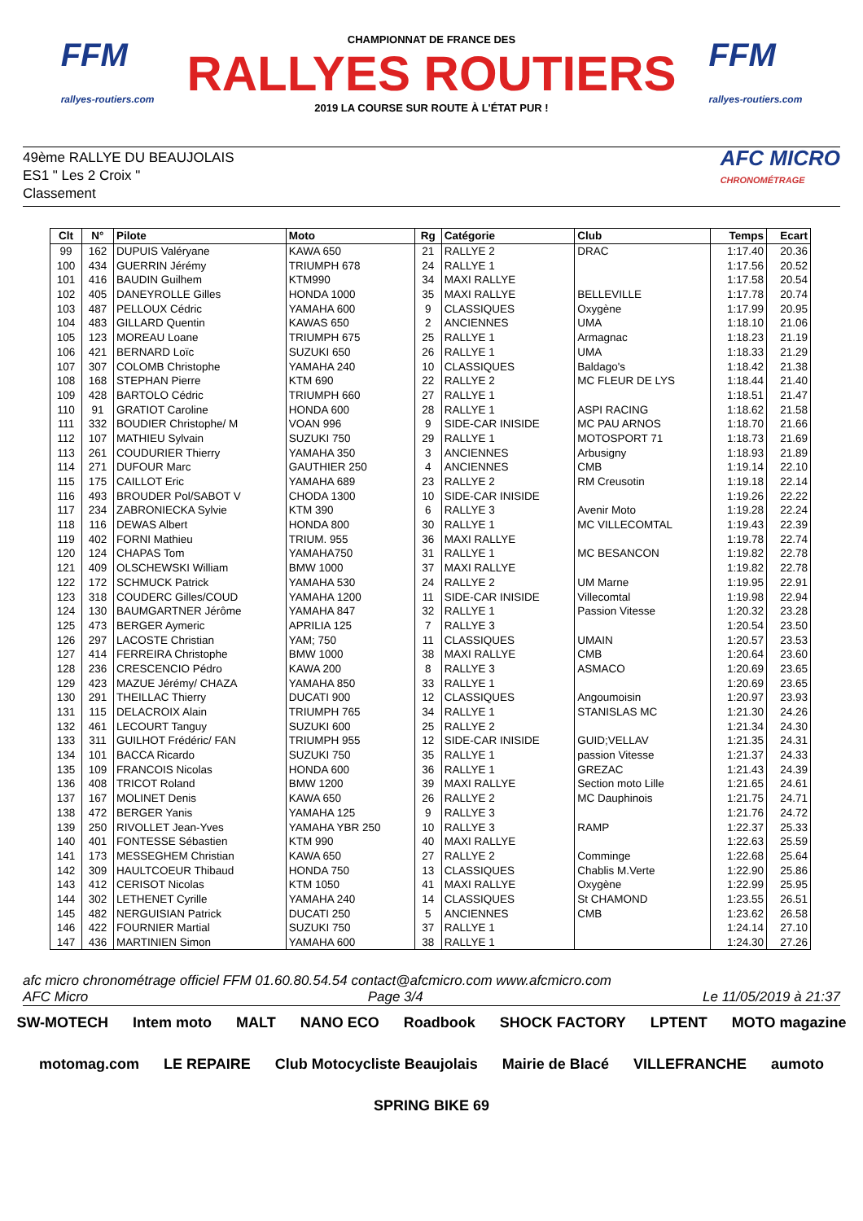FFM
rallyes-routiers.com
CHAMPIONNAT DE FRANCE DES
RALLYES ROUTIERS
2019 LA COURSE SUR ROUTE À L'ÉTAT PUR !
FFM
rallyes-routiers.com
49ème RALLYE DU BEAUJOLAIS
ES1 " Les 2 Croix "
Classement
AFC MICRO
CHRONOMÉTRAGE
| Clt | N° | Pilote | Moto | Rg | Catégorie | Club | Temps | Ecart |
| --- | --- | --- | --- | --- | --- | --- | --- | --- |
| 99 | 162 | DUPUIS Valéryane | KAWA 650 | 21 | RALLYE 2 | DRAC | 1:17.40 | 20.36 |
| 100 | 434 | GUERRIN Jérémy | TRIUMPH 678 | 24 | RALLYE 1 | | 1:17.56 | 20.52 |
| 101 | 416 | BAUDIN Guilhem | KTM990 | 34 | MAXI RALLYE | | 1:17.58 | 20.54 |
| 102 | 405 | DANEYROLLE Gilles | HONDA 1000 | 35 | MAXI RALLYE | BELLEVILLE | 1:17.78 | 20.74 |
| 103 | 487 | PELLOUX Cédric | YAMAHA 600 | 9 | CLASSIQUES | Oxygène | 1:17.99 | 20.95 |
| 104 | 483 | GILLARD Quentin | KAWAS 650 | 2 | ANCIENNES | UMA | 1:18.10 | 21.06 |
| 105 | 123 | MOREAU Loane | TRIUMPH 675 | 25 | RALLYE 1 | Armagnac | 1:18.23 | 21.19 |
| 106 | 421 | BERNARD Loïc | SUZUKI 650 | 26 | RALLYE 1 | UMA | 1:18.33 | 21.29 |
| 107 | 307 | COLOMB Christophe | YAMAHA 240 | 10 | CLASSIQUES | Baldago's | 1:18.42 | 21.38 |
| 108 | 168 | STEPHAN Pierre | KTM 690 | 22 | RALLYE 2 | MC FLEUR DE LYS | 1:18.44 | 21.40 |
| 109 | 428 | BARTOLO Cédric | TRIUMPH 660 | 27 | RALLYE 1 | | 1:18.51 | 21.47 |
| 110 | 91 | GRATIOT Caroline | HONDA 600 | 28 | RALLYE 1 | ASPI RACING | 1:18.62 | 21.58 |
| 111 | 332 | BOUDIER Christophe/ M | VOAN 996 | 9 | SIDE-CAR INISIDE | MC PAU ARNOS | 1:18.70 | 21.66 |
| 112 | 107 | MATHIEU Sylvain | SUZUKI 750 | 29 | RALLYE 1 | MOTOSPORT 71 | 1:18.73 | 21.69 |
| 113 | 261 | COUDURIER Thierry | YAMAHA 350 | 3 | ANCIENNES | Arbusigny | 1:18.93 | 21.89 |
| 114 | 271 | DUFOUR Marc | GAUTHIER 250 | 4 | ANCIENNES | CMB | 1:19.14 | 22.10 |
| 115 | 175 | CAILLOT Eric | YAMAHA 689 | 23 | RALLYE 2 | RM Creusotin | 1:19.18 | 22.14 |
| 116 | 493 | BROUDER Pol/SABOT V | CHODA 1300 | 10 | SIDE-CAR INISIDE | | 1:19.26 | 22.22 |
| 117 | 234 | ZABRONIECKA Sylvie | KTM 390 | 6 | RALLYE 3 | Avenir Moto | 1:19.28 | 22.24 |
| 118 | 116 | DEWAS Albert | HONDA 800 | 30 | RALLYE 1 | MC VILLECOMTAL | 1:19.43 | 22.39 |
| 119 | 402 | FORNI Mathieu | TRIUM. 955 | 36 | MAXI RALLYE | | 1:19.78 | 22.74 |
| 120 | 124 | CHAPAS Tom | YAMAHA750 | 31 | RALLYE 1 | MC BESANCON | 1:19.82 | 22.78 |
| 121 | 409 | OLSCHEWSKI William | BMW 1000 | 37 | MAXI RALLYE | | 1:19.82 | 22.78 |
| 122 | 172 | SCHMUCK Patrick | YAMAHA 530 | 24 | RALLYE 2 | UM Marne | 1:19.95 | 22.91 |
| 123 | 318 | COUDERC Gilles/COUD | YAMAHA 1200 | 11 | SIDE-CAR INISIDE | Villecomtal | 1:19.98 | 22.94 |
| 124 | 130 | BAUMGARTNER Jérôme | YAMAHA 847 | 32 | RALLYE 1 | Passion Vitesse | 1:20.32 | 23.28 |
| 125 | 473 | BERGER Aymeric | APRILIA 125 | 7 | RALLYE 3 | | 1:20.54 | 23.50 |
| 126 | 297 | LACOSTE Christian | YAM; 750 | 11 | CLASSIQUES | UMAIN | 1:20.57 | 23.53 |
| 127 | 414 | FERREIRA Christophe | BMW 1000 | 38 | MAXI RALLYE | CMB | 1:20.64 | 23.60 |
| 128 | 236 | CRESCENCIO Pédro | KAWA 200 | 8 | RALLYE 3 | ASMACO | 1:20.69 | 23.65 |
| 129 | 423 | MAZUE Jérémy/ CHAZA | YAMAHA 850 | 33 | RALLYE 1 | | 1:20.69 | 23.65 |
| 130 | 291 | THEILLAC Thierry | DUCATI 900 | 12 | CLASSIQUES | Angoumoisin | 1:20.97 | 23.93 |
| 131 | 115 | DELACROIX Alain | TRIUMPH 765 | 34 | RALLYE 1 | STANISLAS MC | 1:21.30 | 24.26 |
| 132 | 461 | LECOURT Tanguy | SUZUKI 600 | 25 | RALLYE 2 | | 1:21.34 | 24.30 |
| 133 | 311 | GUILHOT Frédéric/ FAN | TRIUMPH 955 | 12 | SIDE-CAR INISIDE | GUID;VELLAV | 1:21.35 | 24.31 |
| 134 | 101 | BACCA Ricardo | SUZUKI 750 | 35 | RALLYE 1 | passion Vitesse | 1:21.37 | 24.33 |
| 135 | 109 | FRANCOIS Nicolas | HONDA 600 | 36 | RALLYE 1 | GREZAC | 1:21.43 | 24.39 |
| 136 | 408 | TRICOT Roland | BMW 1200 | 39 | MAXI RALLYE | Section moto Lille | 1:21.65 | 24.61 |
| 137 | 167 | MOLINET Denis | KAWA 650 | 26 | RALLYE 2 | MC Dauphinois | 1:21.75 | 24.71 |
| 138 | 472 | BERGER Yanis | YAMAHA 125 | 9 | RALLYE 3 | | 1:21.76 | 24.72 |
| 139 | 250 | RIVOLLET Jean-Yves | YAMAHA YBR 250 | 10 | RALLYE 3 | RAMP | 1:22.37 | 25.33 |
| 140 | 401 | FONTESSE Sébastien | KTM 990 | 40 | MAXI RALLYE | | 1:22.63 | 25.59 |
| 141 | 173 | MESSEGHEM Christian | KAWA 650 | 27 | RALLYE 2 | Comminge | 1:22.68 | 25.64 |
| 142 | 309 | HAULTCOEUR Thibaud | HONDA 750 | 13 | CLASSIQUES | Chablis M.Verte | 1:22.90 | 25.86 |
| 143 | 412 | CERISOT Nicolas | KTM 1050 | 41 | MAXI RALLYE | Oxygène | 1:22.99 | 25.95 |
| 144 | 302 | LETHENET Cyrille | YAMAHA 240 | 14 | CLASSIQUES | St CHAMOND | 1:23.55 | 26.51 |
| 145 | 482 | NERGUISIAN Patrick | DUCATI 250 | 5 | ANCIENNES | CMB | 1:23.62 | 26.58 |
| 146 | 422 | FOURNIER Martial | SUZUKI 750 | 37 | RALLYE 1 | | 1:24.14 | 27.10 |
| 147 | 436 | MARTINIEN Simon | YAMAHA 600 | 38 | RALLYE 1 | | 1:24.30 | 27.26 |
afc micro chronométrage officiel FFM 01.60.80.54.54 contact@afcmicro.com www.afcmicro.com
AFC Micro Page 3/4 Le 11/05/2019 à 21:37
SW-MOTECH Intem moto MALT NANO ECO Roadbook SHOCK FACTORY LPTENT MOTO magazine motomag.com LE REPAIRE Club Motocycliste Beaujolais Mairie de Blacé VILLEFRANCHE aumoto SPRING BIKE 69